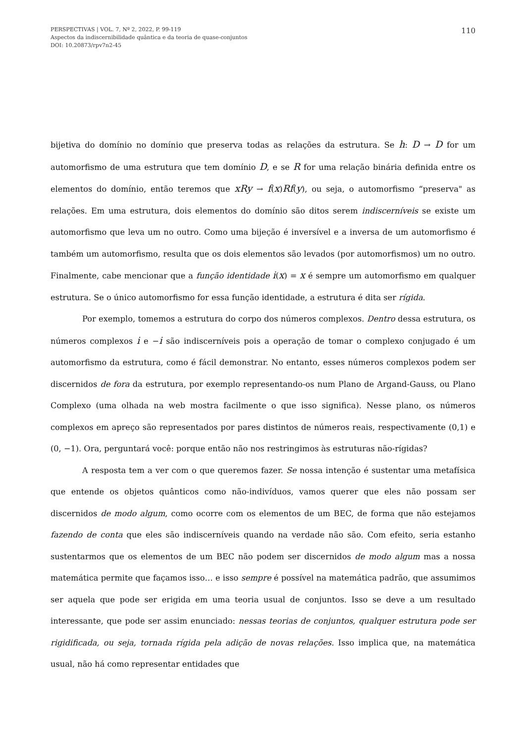110
PERSPECTIVAS | VOL. 7, Nº 2, 2022, P. 99-119
Aspectos da indiscernibilidade quântica e da teoria de quase-conjuntos
DOI: 10.20873/rpv7n2-45
bijetiva do domínio no domínio que preserva todas as relações da estrutura. Se h: D → D for um automorfismo de uma estrutura que tem domínio D, e se R for uma relação binária definida entre os elementos do domínio, então teremos que xRy → f(x)Rf(y), ou seja, o automorfismo “preserva" as relações. Em uma estrutura, dois elementos do domínio são ditos serem indiscerníveis se existe um automorfismo que leva um no outro. Como uma bijeção é inversível e a inversa de um automorfismo é também um automorfismo, resulta que os dois elementos são levados (por automorfismos) um no outro. Finalmente, cabe mencionar que a função identidade i(x) = x é sempre um automorfismo em qualquer estrutura. Se o único automorfismo for essa função identidade, a estrutura é dita ser rígida.
Por exemplo, tomemos a estrutura do corpo dos números complexos. Dentro dessa estrutura, os números complexos i e −i são indiscerníveis pois a operação de tomar o complexo conjugado é um automorfismo da estrutura, como é fácil demonstrar. No entanto, esses números complexos podem ser discernidos de fora da estrutura, por exemplo representando-os num Plano de Argand-Gauss, ou Plano Complexo (uma olhada na web mostra facilmente o que isso significa). Nesse plano, os números complexos em apreço são representados por pares distintos de números reais, respectivamente (0,1) e (0, −1). Ora, perguntará você: porque então não nos restringimos às estruturas não-rígidas?
A resposta tem a ver com o que queremos fazer. Se nossa intenção é sustentar uma metafísica que entende os objetos quânticos como não-indivíduos, vamos querer que eles não possam ser discernidos de modo algum, como ocorre com os elementos de um BEC, de forma que não estejamos fazendo de conta que eles são indiscerníveis quando na verdade não são. Com efeito, seria estanho sustentarmos que os elementos de um BEC não podem ser discernidos de modo algum mas a nossa matemática permite que façamos isso… e isso sempre é possível na matemática padrão, que assumimos ser aquela que pode ser erigida em uma teoria usual de conjuntos. Isso se deve a um resultado interessante, que pode ser assim enunciado: nessas teorias de conjuntos, qualquer estrutura pode ser rigidificada, ou seja, tornada rígida pela adição de novas relações. Isso implica que, na matemática usual, não há como representar entidades que